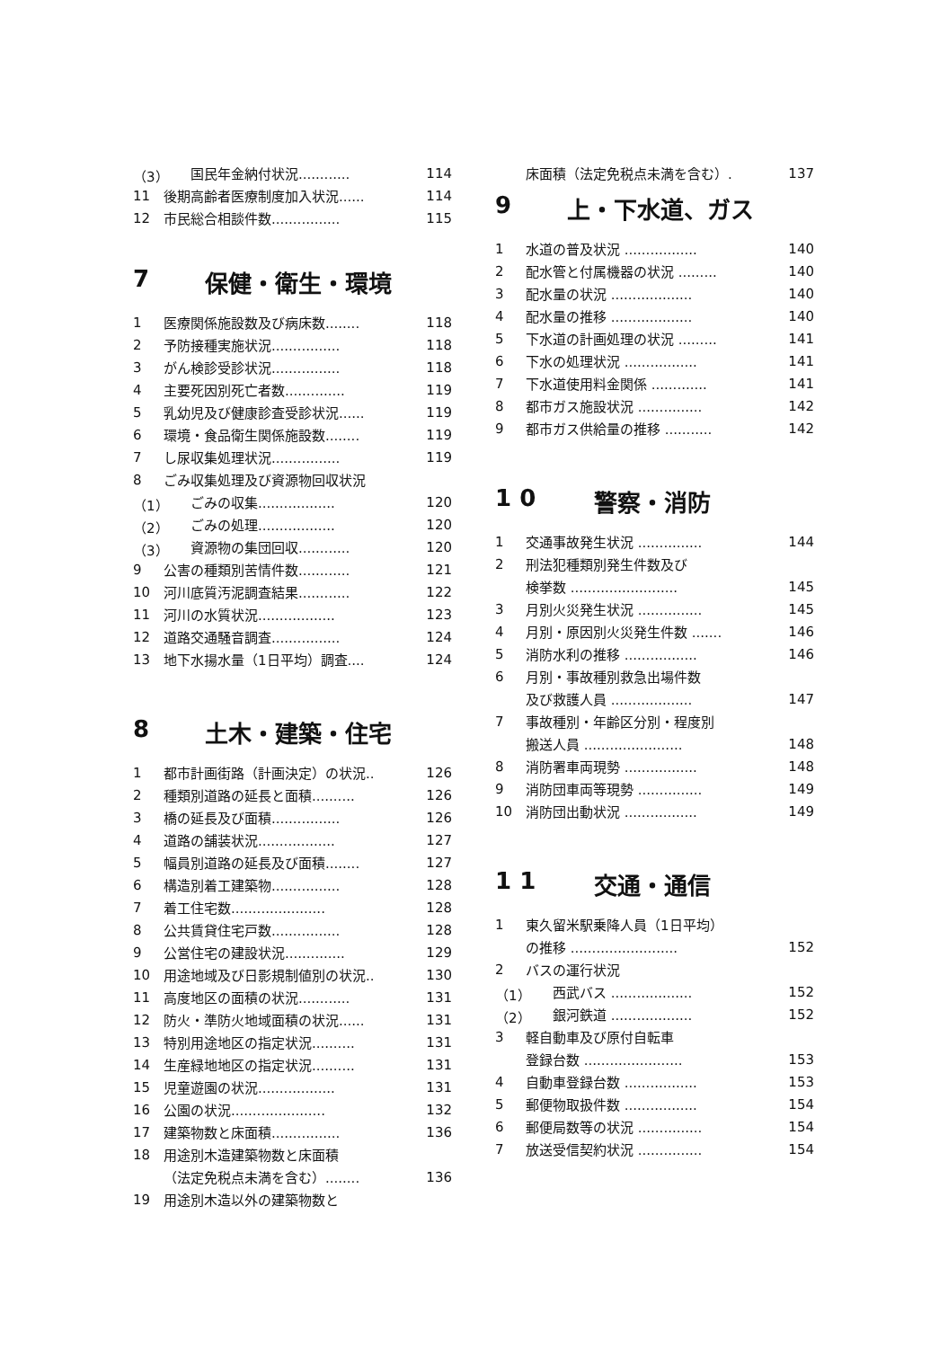（3） 国民年金納付状況............ 114
11 後期高齢者医療制度加入状況...... 114
12 市民総合相談件数................ 115
7 保健・衛生・環境
1 医療関係施設数及び病床数........ 118
2 予防接種実施状況................ 118
3 がん検診受診状況................ 118
4 主要死因別死亡者数.............. 119
5 乳幼児及び健康診査受診状況...... 119
6 環境・食品衛生関係施設数........ 119
7 し尿収集処理状況................ 119
8 ごみ収集処理及び資源物回収状況
（1） ごみの収集.................. 120
（2） ごみの処理.................. 120
（3） 資源物の集団回収............ 120
9 公害の種類別苦情件数............ 121
10 河川底質汚泥調査結果............ 122
11 河川の水質状況.................. 123
12 道路交通騒音調査................ 124
13 地下水揚水量（1日平均）調査.... 124
8 土木・建築・住宅
1 都市計画街路（計画決定）の状況.. 126
2 種類別道路の延長と面積.......... 126
3 橋の延長及び面積................ 126
4 道路の舗装状況.................. 127
5 幅員別道路の延長及び面積........ 127
6 構造別着工建築物................ 128
7 着工住宅数...................... 128
8 公共賃貸住宅戸数................ 128
9 公営住宅の建設状況.............. 129
10 用途地域及び日影規制値別の状況.. 130
11 高度地区の面積の状況............ 131
12 防火・準防火地域面積の状況...... 131
13 特別用途地区の指定状況.......... 131
14 生産緑地地区の指定状況.......... 131
15 児童遊園の状況.................. 131
16 公園の状況...................... 132
17 建築物数と床面積................ 136
18 用途別木造建築物数と床面積
（法定免税点未満を含む）........ 136
19 用途別木造以外の建築物数と
床面積（法定免税点未満を含む）. 137
9 上・下水道、ガス
1 水道の普及状況 ................. 140
2 配水管と付属機器の状況 ......... 140
3 配水量の状況 ................... 140
4 配水量の推移 ................... 140
5 下水道の計画処理の状況 ......... 141
6 下水の処理状況 ................. 141
7 下水道使用料金関係 ............. 141
8 都市ガス施設状況 ............... 142
9 都市ガス供給量の推移 ........... 142
1 0 警察・消防
1 交通事故発生状況 ............... 144
2 刑法犯種類別発生件数及び
検挙数 ......................... 145
3 月別火災発生状況 ............... 145
4 月別・原因別火災発生件数 ....... 146
5 消防水利の推移 ................. 146
6 月別・事故種別救急出場件数
及び救護人員 ................... 147
7 事故種別・年齢区分別・程度別
搬送人員 ....................... 148
8 消防署車両現勢 ................. 148
9 消防団車両等現勢 ............... 149
10 消防団出動状況 ................. 149
1 1 交通・通信
1 東久留米駅乗降人員（1日平均）
の推移 ......................... 152
2 バスの運行状況
（1） 西武バス ................... 152
（2） 銀河鉄道 ................... 152
3 軽自動車及び原付自転車
登録台数 ....................... 153
4 自動車登録台数 ................. 153
5 郵便物取扱件数 ................. 154
6 郵便局数等の状況 ............... 154
7 放送受信契約状況 ............... 154